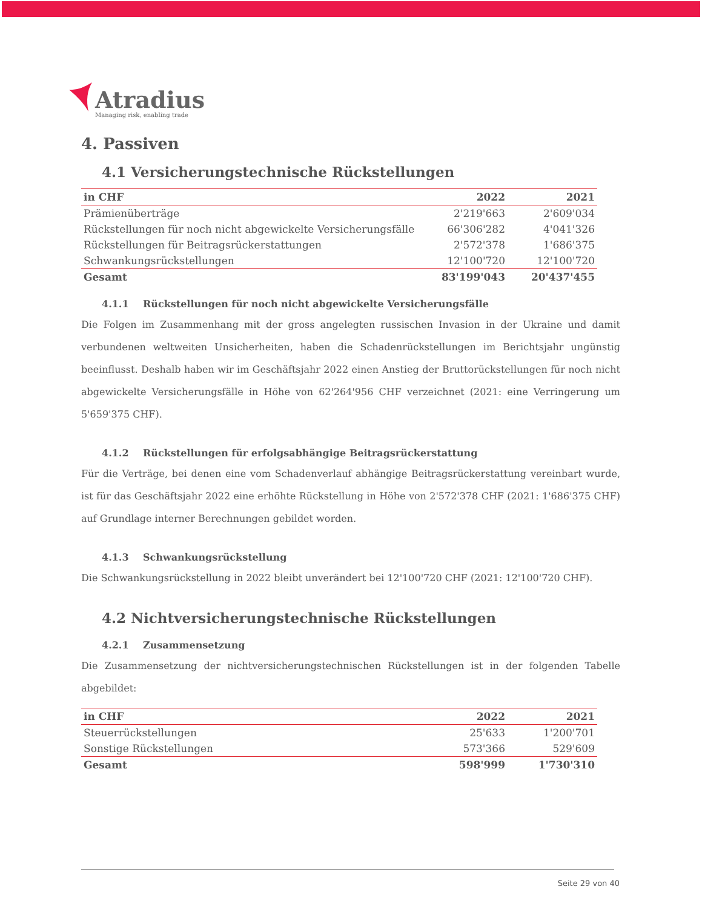Atradius
Managing risk, enabling trade
4. Passiven
4.1 Versicherungstechnische Rückstellungen
| in CHF | 2022 | 2021 |
| --- | --- | --- |
| Prämienüberträge | 2'219'663 | 2'609'034 |
| Rückstellungen für noch nicht abgewickelte Versicherungsfälle | 66'306'282 | 4'041'326 |
| Rückstellungen für Beitragsrückerstattungen | 2'572'378 | 1'686'375 |
| Schwankungsrückstellungen | 12'100'720 | 12'100'720 |
| Gesamt | 83'199'043 | 20'437'455 |
4.1.1 Rückstellungen für noch nicht abgewickelte Versicherungsfälle
Die Folgen im Zusammenhang mit der gross angelegten russischen Invasion in der Ukraine und damit verbundenen weltweiten Unsicherheiten, haben die Schadenrückstellungen im Berichtsjahr ungünstig beeinflusst. Deshalb haben wir im Geschäftsjahr 2022 einen Anstieg der Bruttorückstellungen für noch nicht abgewickelte Versicherungsfälle in Höhe von 62'264'956 CHF verzeichnet (2021: eine Verringerung um 5'659'375 CHF).
4.1.2 Rückstellungen für erfolgsabhängige Beitragsrückerstattung
Für die Verträge, bei denen eine vom Schadenverlauf abhängige Beitragsrückerstattung vereinbart wurde, ist für das Geschäftsjahr 2022 eine erhöhte Rückstellung in Höhe von 2'572'378 CHF (2021: 1'686'375 CHF) auf Grundlage interner Berechnungen gebildet worden.
4.1.3 Schwankungsrückstellung
Die Schwankungsrückstellung in 2022 bleibt unverändert bei 12'100'720 CHF (2021: 12'100'720 CHF).
4.2 Nichtversicherungstechnische Rückstellungen
4.2.1 Zusammensetzung
Die Zusammensetzung der nichtversicherungstechnischen Rückstellungen ist in der folgenden Tabelle abgebildet:
| in CHF | 2022 | 2021 |
| --- | --- | --- |
| Steuerrückstellungen | 25'633 | 1'200'701 |
| Sonstige Rückstellungen | 573'366 | 529'609 |
| Gesamt | 598'999 | 1'730'310 |
Seite 29 von 40